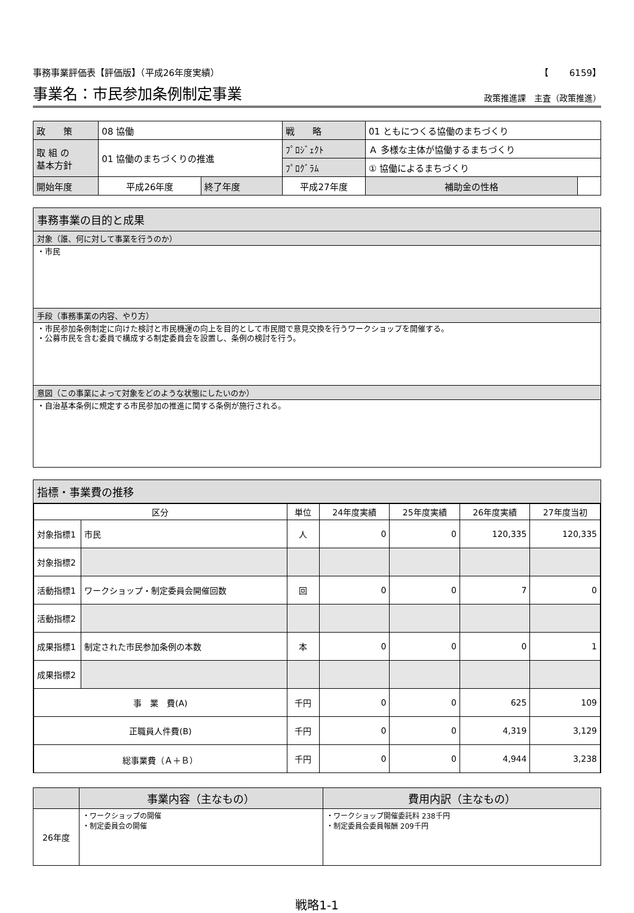事務事業評価表【評価版】（平成26年度実績） 【　　 6159】
事業名：市民参加条例制定事業
政策推進課　主査（政策推進）
| 政 策 | 08 協働 | | | 戦 略 | 01 ともにつくる協働のまちづくり | |
| 取 組 の 基本方針 | 01 協働のまちづくりの推進 | | | ﾌﾟﾛｼﾞｪｸﾄ | Ａ 多様な主体が協働するまちづくり | |
| | | | | ﾌﾟﾛｸﾞﾗﾑ | ① 協働によるまちづくり | |
| 開始年度 | 平成26年度 | 終了年度 | 平成27年度 | | 補助金の性格 | |
事務事業の目的と成果
対象（誰、何に対して事業を行うのか）
・市民
手段（事務事業の内容、やり方）
・市民参加条例制定に向けた検討と市民機運の向上を目的として市民間で意見交換を行うワークショップを開催する。
・公募市民を含む委員で構成する制定委員会を設置し、条例の検討を行う。
意図（この事業によって対象をどのような状態にしたいのか）
・自治基本条例に規定する市民参加の推進に関する条例が施行される。
指標・事業費の推移
| 区分 | | 単位 | 24年度実績 | 25年度実績 | 26年度実績 | 27年度当初 |
| --- | --- | --- | --- | --- | --- | --- |
| 対象指標1 | 市民 | 人 | 0 | 0 | 120,335 | 120,335 |
| 対象指標2 | | | | | | |
| 活動指標1 | ワークショップ・制定委員会開催回数 | 回 | 0 | 0 | 7 | 0 |
| 活動指標2 | | | | | | |
| 成果指標1 | 制定された市民参加条例の本数 | 本 | 0 | 0 | 0 | 1 |
| 成果指標2 | | | | | | |
| 事 業 費(A) | | 千円 | 0 | 0 | 625 | 109 |
| 正職員人件費(B) | | 千円 | 0 | 0 | 4,319 | 3,129 |
| 総事業費（Ａ＋Ｂ） | | 千円 | 0 | 0 | 4,944 | 3,238 |
| | 事業内容（主なもの） | 費用内訳（主なもの） |
| --- | --- | --- |
| 26年度 | ・ワークショップの開催 ・制定委員会の開催 | ・ワークショップ開催委託料 238千円 ・制定委員会委員報酬 209千円 |
戦略1-1